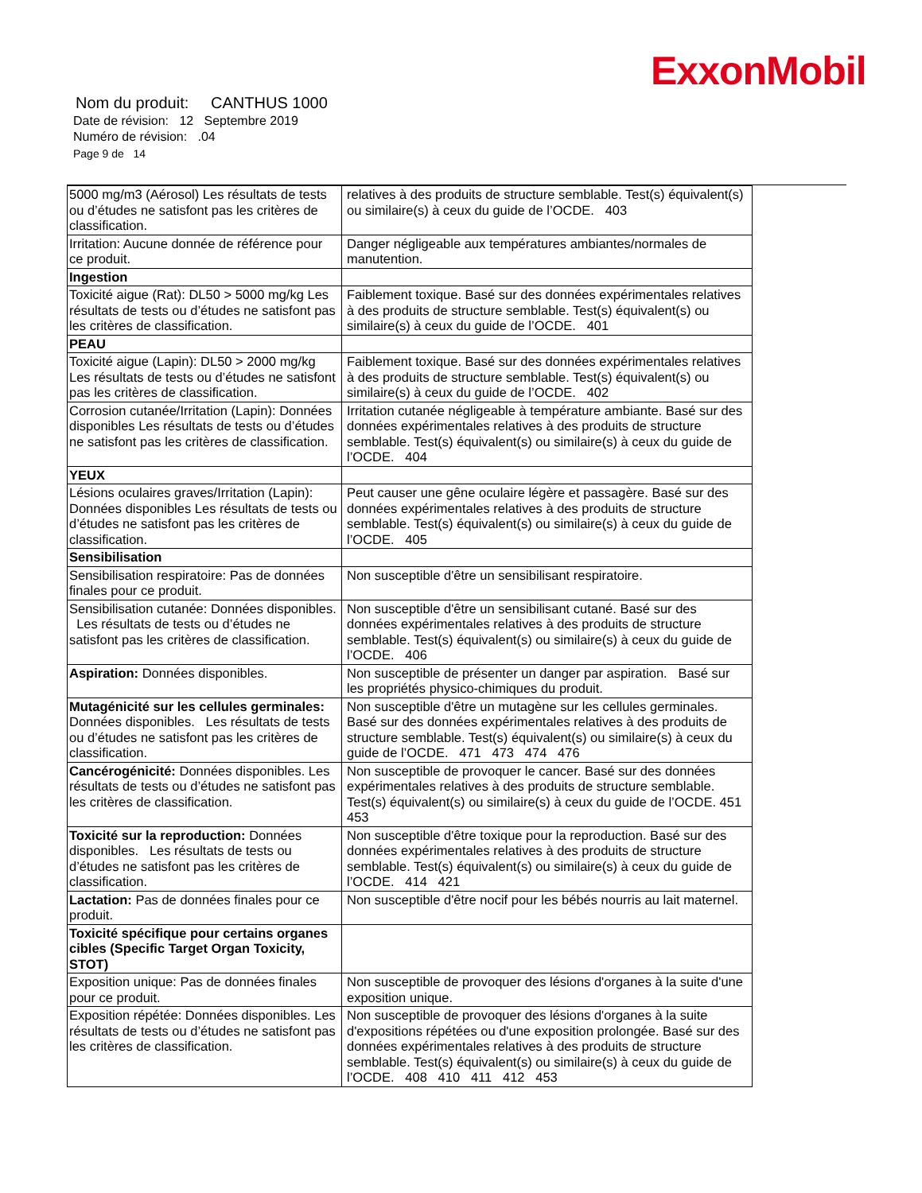ExxonMobil
Nom du produit: CANTHUS 1000
Date de révision: 12 Septembre 2019
Numéro de révision: .04
Page 9 de 14
| 5000 mg/m3 (Aérosol) Les résultats de tests ou d’études ne satisfont pas les critères de classification. | relatives à des produits de structure semblable. Test(s) équivalent(s) ou similaire(s) à ceux du guide de l’OCDE. 403 |
| Irritation: Aucune donnée de référence pour ce produit. | Danger négligeable aux températures ambiantes/normales de manutention. |
| Ingestion | |
| Toxicité aigue (Rat): DL50 > 5000 mg/kg Les résultats de tests ou d’études ne satisfont pas les critères de classification. | Faiblement toxique. Basé sur des données expérimentales relatives à des produits de structure semblable. Test(s) équivalent(s) ou similaire(s) à ceux du guide de l’OCDE. 401 |
| PEAU | |
| Toxicité aigue (Lapin): DL50 > 2000 mg/kg Les résultats de tests ou d’études ne satisfont pas les critères de classification. | Faiblement toxique. Basé sur des données expérimentales relatives à des produits de structure semblable. Test(s) équivalent(s) ou similaire(s) à ceux du guide de l’OCDE. 402 |
| Corrosion cutanée/Irritation (Lapin): Données disponibles Les résultats de tests ou d’études ne satisfont pas les critères de classification. | Irritation cutanée négligeable à température ambiante. Basé sur des données expérimentales relatives à des produits de structure semblable. Test(s) équivalent(s) ou similaire(s) à ceux du guide de l’OCDE. 404 |
| YEUX | |
| Lésions oculaires graves/Irritation (Lapin): Données disponibles Les résultats de tests ou d’études ne satisfont pas les critères de classification. | Peut causer une gêne oculaire légère et passagère. Basé sur des données expérimentales relatives à des produits de structure semblable. Test(s) équivalent(s) ou similaire(s) à ceux du guide de l’OCDE. 405 |
| Sensibilisation | |
| Sensibilisation respiratoire: Pas de données finales pour ce produit. | Non susceptible d'être un sensibilisant respiratoire. |
| Sensibilisation cutanée: Données disponibles. Les résultats de tests ou d’études ne satisfont pas les critères de classification. | Non susceptible d'être un sensibilisant cutané. Basé sur des données expérimentales relatives à des produits de structure semblable. Test(s) équivalent(s) ou similaire(s) à ceux du guide de l’OCDE. 406 |
| Aspiration: Données disponibles. | Non susceptible de présenter un danger par aspiration. Basé sur les propriétés physico-chimiques du produit. |
| Mutagénicité sur les cellules germinales: Données disponibles. Les résultats de tests ou d’études ne satisfont pas les critères de classification. | Non susceptible d'être un mutagène sur les cellules germinales. Basé sur des données expérimentales relatives à des produits de structure semblable. Test(s) équivalent(s) ou similaire(s) à ceux du guide de l’OCDE. 471 473 474 476 |
| Cancérogénicité: Données disponibles. Les résultats de tests ou d’études ne satisfont pas les critères de classification. | Non susceptible de provoquer le cancer. Basé sur des données expérimentales relatives à des produits de structure semblable. Test(s) équivalent(s) ou similaire(s) à ceux du guide de l’OCDE. 451 453 |
| Toxicité sur la reproduction: Données disponibles. Les résultats de tests ou d’études ne satisfont pas les critères de classification. | Non susceptible d'être toxique pour la reproduction. Basé sur des données expérimentales relatives à des produits de structure semblable. Test(s) équivalent(s) ou similaire(s) à ceux du guide de l’OCDE. 414 421 |
| Lactation: Pas de données finales pour ce produit. | Non susceptible d'être nocif pour les bébés nourris au lait maternel. |
| Toxicité spécifique pour certains organes cibles (Specific Target Organ Toxicity, STOT) | |
| Exposition unique: Pas de données finales pour ce produit. | Non susceptible de provoquer des lésions d'organes à la suite d'une exposition unique. |
| Exposition répétée: Données disponibles. Les résultats de tests ou d’études ne satisfont pas les critères de classification. | Non susceptible de provoquer des lésions d'organes à la suite d'expositions répétées ou d'une exposition prolongée. Basé sur des données expérimentales relatives à des produits de structure semblable. Test(s) équivalent(s) ou similaire(s) à ceux du guide de l’OCDE. 408 410 411 412 453 |